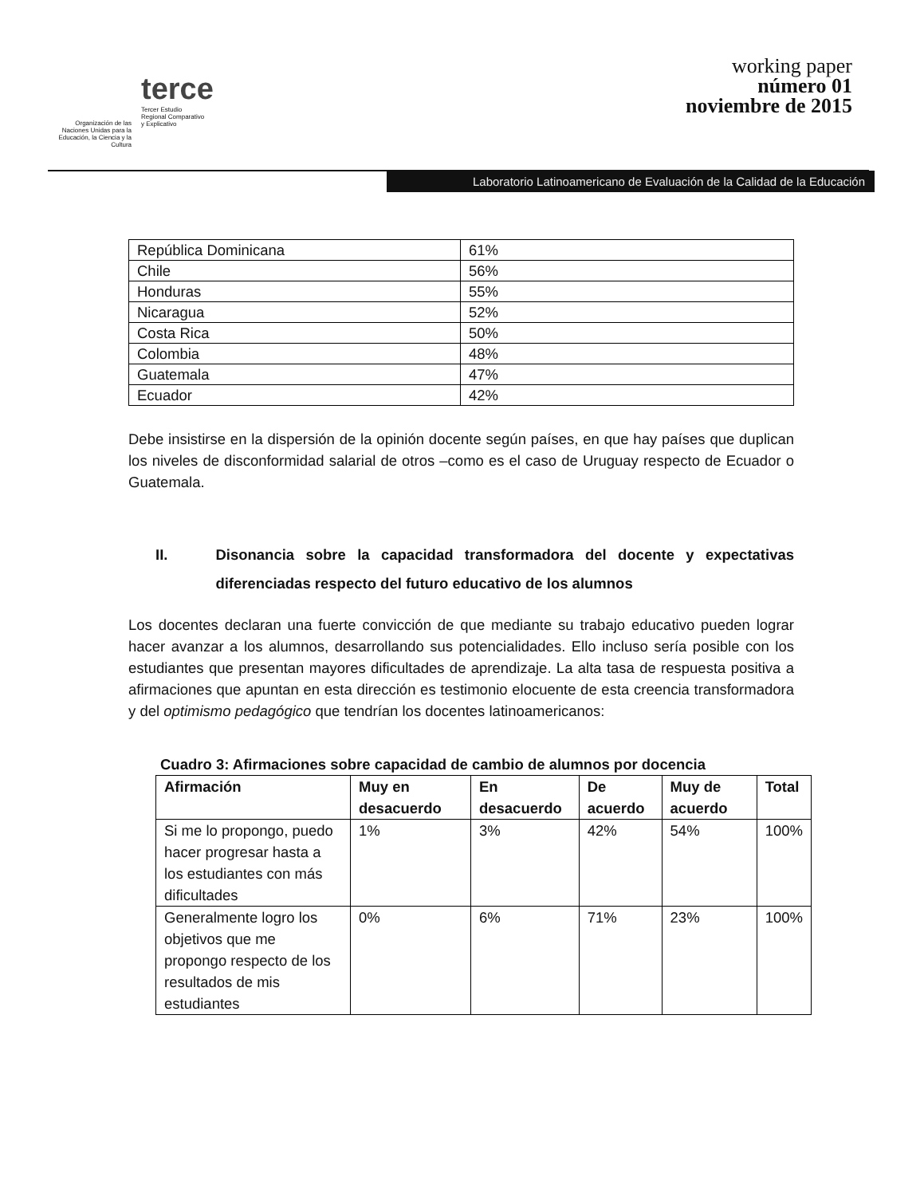Organización de las Naciones Unidas para la Educación, la Ciencia y la Cultura
terce
Tercer Estudio
Regional Comparativo
y Explicativo
working paper
número 01
noviembre de 2015
Laboratorio Latinoamericano de Evaluación de la Calidad de la Educación
| República Dominicana | 61% |
| Chile | 56% |
| Honduras | 55% |
| Nicaragua | 52% |
| Costa Rica | 50% |
| Colombia | 48% |
| Guatemala | 47% |
| Ecuador | 42% |
Debe insistirse en la dispersión de la opinión docente según países, en que hay países que duplican los niveles de disconformidad salarial de otros –como es el caso de Uruguay respecto de Ecuador o Guatemala.
II. Disonancia sobre la capacidad transformadora del docente y expectativas diferenciadas respecto del futuro educativo de los alumnos
Los docentes declaran una fuerte convicción de que mediante su trabajo educativo pueden lograr hacer avanzar a los alumnos, desarrollando sus potencialidades. Ello incluso sería posible con los estudiantes que presentan mayores dificultades de aprendizaje. La alta tasa de respuesta positiva a afirmaciones que apuntan en esta dirección es testimonio elocuente de esta creencia transformadora y del optimismo pedagógico que tendrían los docentes latinoamericanos:
Cuadro 3: Afirmaciones sobre capacidad de cambio de alumnos por docencia
| Afirmación | Muy en desacuerdo | En desacuerdo | De acuerdo | Muy de acuerdo | Total |
| --- | --- | --- | --- | --- | --- |
| Si me lo propongo, puedo hacer progresar hasta a los estudiantes con más dificultades | 1% | 3% | 42% | 54% | 100% |
| Generalmente logro los objetivos que me propongo respecto de los resultados de mis estudiantes | 0% | 6% | 71% | 23% | 100% |